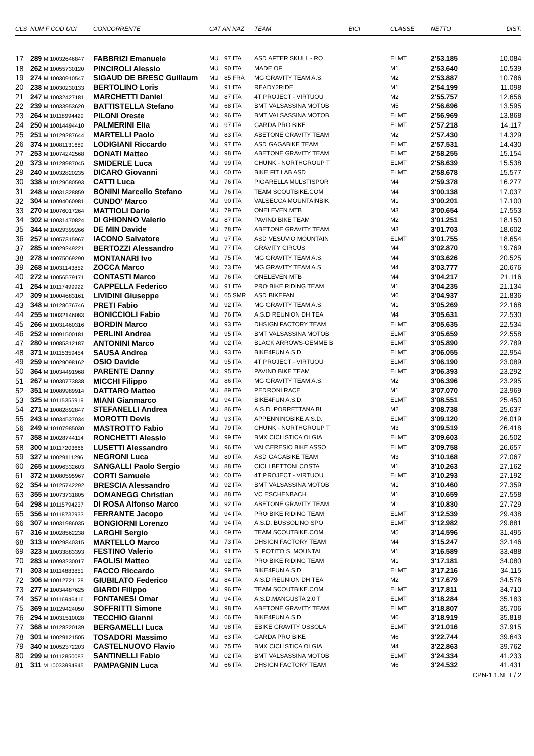| CLS | NUM F COD UCI | CONCORRENTE | CAT AN NAZ | | TEAM BICI | CLASSE | NETTO | DIST. |
| --- | --- | --- | --- | --- | --- | --- | --- | --- |
| 17 | 289 M 10032646847 | FABBRIZI Emanuele | MU | 97 ITA | ASD AFTER SKULL - RO | ELMT | 2'53.185 | 10.084 |
| 18 | 262 M 10055730120 | PINCIROLI Alessio | MU | 90 ITA | MADE OF | M1 | 2'53.640 | 10.539 |
| 19 | 274 M 10030910547 | SIGAUD DE BRESC Guillaum | MU | 85 FRA | MG GRAVITY TEAM A.S. | M2 | 2'53.887 | 10.786 |
| 20 | 238 M 10030230133 | BERTOLINO Loris | MU | 91 ITA | READY2RIDE | M1 | 2'54.199 | 11.098 |
| 21 | 247 M 10032427181 | MARCHETTI Daniel | MU | 87 ITA | 4T PROJECT - VIRTUOU | M2 | 2'55.757 | 12.656 |
| 22 | 239 M 10033953620 | BATTISTELLA Stefano | MU | 68 ITA | BMT VALSASSINA MOTOB | M5 | 2'56.696 | 13.595 |
| 23 | 264 M 10118994429 | PILONI Oreste | MU | 96 ITA | BMT VALSASSINA MOTOB | ELMT | 2'56.969 | 13.868 |
| 24 | 250 M 10014494410 | PALMERINI Elia | MU | 97 ITA | GARDA PRO BIKE | ELMT | 2'57.218 | 14.117 |
| 25 | 251 M 10129287644 | MARTELLI Paolo | MU | 83 ITA | ABETONE GRAVITY TEAM | M2 | 2'57.430 | 14.329 |
| 26 | 374 M 10081131689 | LODIGIANI Riccardo | MU | 97 ITA | ASD GAGABIKE TEAM | ELMT | 2'57.531 | 14.430 |
| 27 | 253 M 10074242568 | DONATI Matteo | MU | 98 ITA | ABETONE GRAVITY TEAM | ELMT | 2'58.255 | 15.154 |
| 28 | 373 M 10128987045 | SMIDERLE Luca | MU | 99 ITA | CHUNK - NORTHGROUP T | ELMT | 2'58.639 | 15.538 |
| 29 | 240 M 10032820235 | DICARO Giovanni | MU | 00 ITA | BIKE FIT LAB ASD | ELMT | 2'58.678 | 15.577 |
| 30 | 338 M 10129680593 | CATTI Luca | MU | 76 ITA | PIGARELLA MULSTISPOR | M4 | 2'59.378 | 16.277 |
| 31 | 248 M 10031328859 | BONINI Marcello Stefano | MU | 76 ITA | TEAM SCOUTBIKE.COM | M4 | 3'00.138 | 17.037 |
| 32 | 304 M 10094060981 | CUNDO' Marco | MU | 90 ITA | VALSECCA MOUNTAINBIK | M1 | 3'00.201 | 17.100 |
| 33 | 270 M 10076017264 | MATTIOLI Dario | MU | 79 ITA | ONELEVEN MTB | M3 | 3'00.654 | 17.553 |
| 34 | 302 M 10031470824 | DI GHIONNO Valerio | MU | 87 ITA | PAVIND BIKE TEAM | M2 | 3'01.251 | 18.150 |
| 35 | 344 M 10029399266 | DE MIN Davide | MU | 78 ITA | ABETONE GRAVITY TEAM | M3 | 3'01.703 | 18.602 |
| 36 | 257 M 10057315967 | IACONO Salvatore | MU | 97 ITA | ASD VESUVIO MOUNTAIN | ELMT | 3'01.755 | 18.654 |
| 37 | 285 M 10029249221 | BERTOZZI Alessandro | MU | 77 ITA | GRAVITY CIRCUS | M4 | 3'02.870 | 19.769 |
| 38 | 278 M 10075069290 | MONTANARI Ivo | MU | 75 ITA | MG GRAVITY TEAM A.S. | M4 | 3'03.626 | 20.525 |
| 39 | 268 M 10031143852 | ZOCCA Marco | MU | 73 ITA | MG GRAVITY TEAM A.S. | M4 | 3'03.777 | 20.676 |
| 40 | 272 M 10056579171 | CONTASTI Marco | MU | 76 ITA | ONELEVEN MTB | M4 | 3'04.217 | 21.116 |
| 41 | 254 M 10117499922 | CAPPELLA Federico | MU | 91 ITA | PRO BIKE RIDING TEAM | M1 | 3'04.235 | 21.134 |
| 42 | 309 M 10004683161 | LIVIDINI Giuseppe | MU | 65 SMR | ASD BIKEFAN | M6 | 3'04.937 | 21.836 |
| 43 | 348 M 10128676746 | PRETI Fabio | MU | 92 ITA | MG GRAVITY TEAM A.S. | M1 | 3'05.269 | 22.168 |
| 44 | 255 M 10032146083 | BONICCIOLI Fabio | MU | 76 ITA | A.S.D REUNION DH TEA | M4 | 3'05.631 | 22.530 |
| 45 | 266 M 10031460316 | BORDIN Marco | MU | 93 ITA | DHSIGN FACTORY TEAM | ELMT | 3'05.635 | 22.534 |
| 46 | 252 M 10091500181 | PERLINI Andrea | MU | 95 ITA | BMT VALSASSINA MOTOB | ELMT | 3'05.659 | 22.558 |
| 47 | 280 M 10085312187 | ANTONINI Marco | MU | 02 ITA | BLACK ARROWS-GEMME B | ELMT | 3'05.890 | 22.789 |
| 48 | 371 M 10115359454 | SAUSA Andrea | MU | 93 ITA | BIKE4FUN A.S.D. | ELMT | 3'06.055 | 22.954 |
| 49 | 259 M 10029098162 | OSIO Davide | MU | 95 ITA | 4T PROJECT - VIRTUOU | ELMT | 3'06.190 | 23.089 |
| 50 | 364 M 10034491968 | PARENTE Danny | MU | 95 ITA | PAVIND BIKE TEAM | ELMT | 3'06.393 | 23.292 |
| 51 | 267 M 10030773838 | MICCHI Filippo | MU | 86 ITA | MG GRAVITY TEAM A.S. | M2 | 3'06.396 | 23.295 |
| 52 | 351 M 10089989914 | DATTARO Matteo | MU | 89 ITA | PEDRONI RACE | M1 | 3'07.070 | 23.969 |
| 53 | 325 M 10115355919 | MIANI Gianmarco | MU | 94 ITA | BIKE4FUN A.S.D. | ELMT | 3'08.551 | 25.450 |
| 54 | 271 M 10082892847 | STEFANELLI Andrea | MU | 86 ITA | A.S.D. PORRETTANA BI | M2 | 3'08.738 | 25.637 |
| 55 | 243 M 10034537034 | MOROTTI Devis | MU | 93 ITA | APPENNINOBIKE A.S.D. | ELMT | 3'09.120 | 26.019 |
| 56 | 249 M 10107985030 | MASTROTTO Fabio | MU | 79 ITA | CHUNK - NORTHGROUP T | M3 | 3'09.519 | 26.418 |
| 57 | 358 M 10028744114 | RONCHETTI Alessio | MU | 99 ITA | BMX CICLISTICA OLGIA | ELMT | 3'09.603 | 26.502 |
| 58 | 300 M 10117203666 | LUSETTI Alessandro | MU | 96 ITA | VALCERESIO BIKE ASSO | ELMT | 3'09.758 | 26.657 |
| 59 | 327 M 10029111296 | NEGRONI Luca | MU | 80 ITA | ASD GAGABIKE TEAM | M3 | 3'10.168 | 27.067 |
| 60 | 265 M 10096332603 | SANGALLI Paolo Sergio | MU | 88 ITA | CICLI BETTONI COSTA | M1 | 3'10.263 | 27.162 |
| 61 | 372 M 10080595967 | CORTI Samuele | MU | 00 ITA | 4T PROJECT - VIRTUOU | ELMT | 3'10.293 | 27.192 |
| 62 | 354 M 10125742292 | BRESCIA Alessandro | MU | 92 ITA | BMT VALSASSINA MOTOB | M1 | 3'10.460 | 27.359 |
| 63 | 355 M 10073731805 | DOMANEGG Christian | MU | 88 ITA | VC ESCHENBACH | M1 | 3'10.659 | 27.558 |
| 64 | 298 M 10115794237 | DI ROSA Alfonso Marco | MU | 92 ITA | ABETONE GRAVITY TEAM | M1 | 3'10.830 | 27.729 |
| 65 | 356 M 10118732933 | FERRANTE Jacopo | MU | 94 ITA | PRO BIKE RIDING TEAM | ELMT | 3'12.539 | 29.438 |
| 66 | 307 M 10031986035 | BONGIORNI Lorenzo | MU | 94 ITA | A.S.D. BUSSOLINO SPO | ELMT | 3'12.982 | 29.881 |
| 67 | 316 M 10028562238 | LARGHI Sergio | MU | 69 ITA | TEAM SCOUTBIKE.COM | M5 | 3'14.596 | 31.495 |
| 68 | 313 M 10029840315 | MARTELLO Marco | MU | 73 ITA | DHSIGN FACTORY TEAM | M4 | 3'15.247 | 32.146 |
| 69 | 323 M 10033883393 | FESTINO Valerio | MU | 91 ITA | S. POTITO S. MOUNTAI | M1 | 3'16.589 | 33.488 |
| 70 | 283 M 10093230017 | FAOLISI Matteo | MU | 92 ITA | PRO BIKE RIDING TEAM | M1 | 3'17.181 | 34.080 |
| 71 | 303 M 10114883851 | FACCO Riccardo | MU | 99 ITA | BIKE4FUN A.S.D. | ELMT | 3'17.216 | 34.115 |
| 72 | 306 M 10012721128 | GIUBILATO Federico | MU | 84 ITA | A.S.D REUNION DH TEA | M2 | 3'17.679 | 34.578 |
| 73 | 277 M 10034487625 | GIARDI Filippo | MU | 96 ITA | TEAM SCOUTBIKE.COM | ELMT | 3'17.811 | 34.710 |
| 74 | 357 M 10116946416 | FONTANESI Omar | MU | 94 ITA | A.S.D.MANGUSTA 2.0 T | ELMT | 3'18.284 | 35.183 |
| 75 | 369 M 10129424050 | SOFFRITTI Simone | MU | 98 ITA | ABETONE GRAVITY TEAM | ELMT | 3'18.807 | 35.706 |
| 76 | 294 M 10031510028 | TECCHIO Gianni | MU | 66 ITA | BIKE4FUN A.S.D. | M6 | 3'18.919 | 35.818 |
| 77 | 368 M 10128220139 | BERGAMELLI Luca | MU | 98 ITA | EBIKE GRAVITY OSSOLA | ELMT | 3'21.016 | 37.915 |
| 78 | 301 M 10029121505 | TOSADORI Massimo | MU | 63 ITA | GARDA PRO BIKE | M6 | 3'22.744 | 39.643 |
| 79 | 340 M 10052372203 | CASTELNUOVO Flavio | MU | 75 ITA | BMX CICLISTICA OLGIA | M4 | 3'22.863 | 39.762 |
| 80 | 299 M 10112850083 | SANTINELLI Fabio | MU | 02 ITA | BMT VALSASSINA MOTOB | ELMT | 3'24.334 | 41.233 |
| 81 | 311 M 10033994945 | PAMPAGNIN Luca | MU | 66 ITA | DHSIGN FACTORY TEAM | M6 | 3'24.532 | 41.431 |
| CPN-1.1.NET / 2 | | | | | | | | |